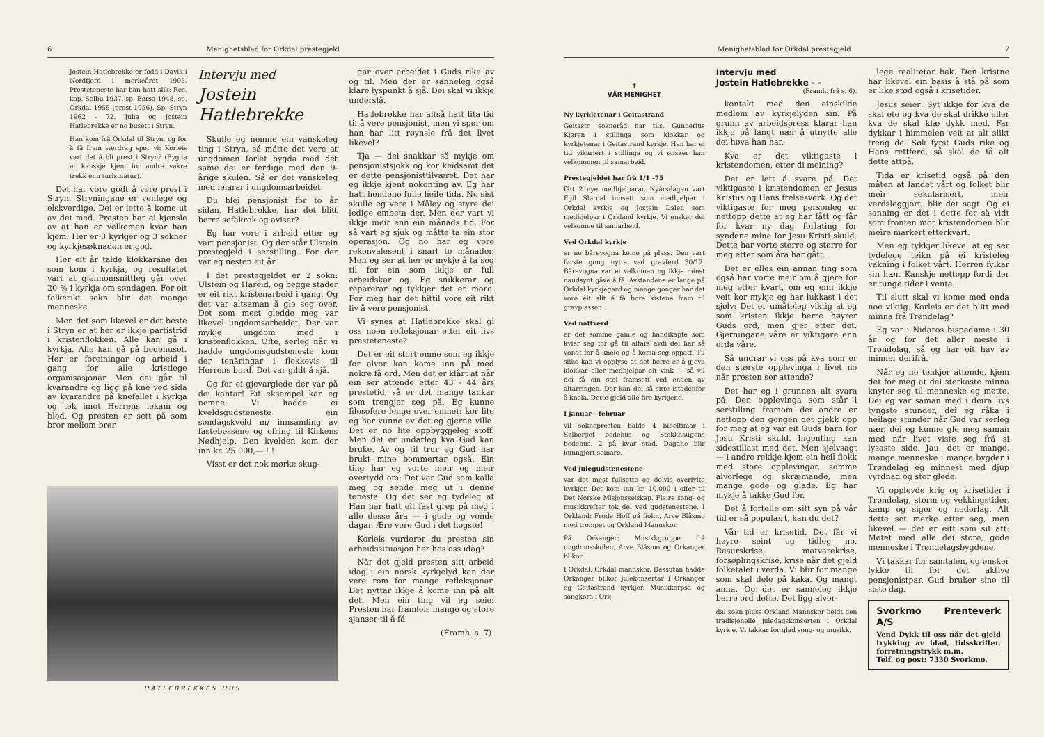6 Menighetsblad for Orkdal prestegjeld
Jostein Hatlebrekke er fødd i Davik i Nordfjord i merkeåret 1905. Presteteneste har han hatt slik: Res. kap. Selbu 1937, sp. Børsa 1948, sp. Orkdal 1955 (prost 1956). Sp. Stryn 1962 - 72. Julia og Jostein Hatlebrekke er no busett i Stryn.
Han kom frå Orkdal til Stryn, og for å få fram særdrag spør vi: Korleis vart det å bli prest i Stryn? (Bygda er kanskje kjent for andre vakre trekk enn turistnatur).
Det har vore godt å vere prest i Stryn. Stryningane er venlege og elskverdige. Dei er lette å kome ut av det med. Presten har ei kjensle av at han er velkomen kvar han kjem. Her er 3 kyrkjer og 3 sokner og kyrkjesøknaden er god.
Her eit år talde klokkarane dei som kom i kyrkja, og resultatet vart at gjennomsnittleg går over 20 % i kyrkja om søndagen. For eit folkerikt sokn blir det mange menneske.
Men det som likevel er det beste i Stryn er at her er ikkje partistrid i kristenflokken. Alle kan gå i kyrkja. Alle kan gå på bedehuset. Her er foreiningar og arbeid i gang for alle kristlege organisasjonar. Men dei går til kvarandre og ligg på kne ved sida av kvarandre på knefallet i kyrkja og tek imot Herrens lekam og blod. Og presten er sett på som bror mellom brør.
Intervju med
Jostein Hatlebrekke
Skulle eg nemne ein vanskeleg ting i Stryn, så måtte det vere at ungdomen forlet bygda med det same dei er ferdige med den 9-årige skulen. Så er det vanskeleg med leiarar i ungdomsarbeidet.
Du blei pensjonist for to år sidan, Hatlebrekke, har det blitt berre sofakrok og aviser?
Eg har vore i arbeid etter eg vart pensjonist. Og der står Ulstein prestegjeld i serstilling. For der var eg nesten eit år.
I det prestegjeldet er 2 sokn: Ulstein og Hareid, og begge stader er eit rikt kristenarbeid i gang. Og det var altsaman å gle seg over. Det som mest gledde meg var likevel ungdomsarbeidet. Der var mykje ungdom med i kristenflokken. Ofte, serleg når vi hadde ungdomsgudsteneste kom der tenåringar i flokkevis til Herrens bord. Det var gildt å sjå.
Og for ei gjevarglede der var på dei kantar! Eit eksempel kan eg nemne: Vi hadde ei kveldsgudsteneste ein søndagskveld m/ innsamling av fastebøssene og ofring til Kirkens Nødhjelp. Den kvelden kom der inn kr. 25 000,— ! !
Visst er det nok mørke skug-
HATLEBREKKES HUS
gar over arbeidet i Guds rike av og til. Men der er sanneleg også klare lyspunkt å sjå. Dei skal vi ikkje underslå.
Hatlebrekke har altså hatt lita tid til å vere pensjonist, men vi spør om han har litt røynsle frå det livet likevel?
Tja — dei snakkar så mykje om pensjonistsjokk og kor keidsamt det er dette pensjonisttilværet. Det har eg ikkje kjent nokonting av. Eg har hatt hendene fulle heile tida. No sist skulle eg vere i Måløy og styre dei ledige embeta der. Men der vart vi ikkje meir enn ein månads tid. For så vart eg sjuk og måtte ta ein stor operasjon. Og no har eg vore rekonvalesent i snart to månader. Men eg ser at her er mykje å ta seg til for ein som ikkje er full arbeidskar og. Eg snikkerar og reparerar og tykkjer det er moro. For meg har det hittil vore eit rikt liv å vere pensjonist.
Vi synes at Hatlebrekke skal gi oss noen refleksjonar etter eit livs presteteneste?
Det er eit stort emne som eg ikkje for alvor kan kome inn på med nokre få ord. Men det er klårt at når ein ser attende etter 43 - 44 års prestetid, så er det mange tankar som trengjer seg på. Eg kunne filosofere lenge over emnet: kor lite eg har vunne av det eg gjerne ville. Det er no lite oppbyggjeleg stoff. Men det er undarleg kva Gud kan bruke. Av og til trur eg Gud har brukt mine bommertar også. Ein ting har eg vorte meir og meir overtydd om: Det var Gud som kalla meg og sende meg ut i denne tenesta. Og det ser eg tydeleg at Han har hatt eit fast grep på meg i alle desse åra — i gode og vonde dagar. Ære vere Gud i det høgste!
Korleis vurderer du presten sin arbeidssituasjon her hos oss idag?
Når det gjeld presten sitt arbeid idag i ein norsk kyrkjelyd kan der vere rom for mange refleksjonar. Det nyttar ikkje å kome inn på alt det. Men ein ting vil eg seie: Presten har framleis mange og store sjanser til å få
(Framh. s. 7).
Menighetsblad for Orkdal prestegjeld 7
✝
VÅR MENIGHET
Ny kyrkjetenar i Geitastrand
Geitastr. sokneråd har tils. Gunnerius Kjøren i stillinga som klokkar og kyrkjetenar i Geitastrand kyrkje. Han har ei tid vikariert i stillinga og vi ønsker han velkommen til samarbeid.
Prestegjeldet har frå 1/1 -75
fått 2 nye medhjelparar. Nyårsdagen vart Egil Slørdal innsett som medhjelpar i Orkdal kyrkje og Jostein Dalen som medhjelpar i Orkland kyrkje. Vi ønsker dei velkomne til samarbeid.
Ved Orkdal kyrkje
er no bårevogna kome på plass. Den vart første gong nytta ved gravferd 30/12. Bårevogna var ei velkomen og ikkje minst naudsynt gåve å få. Avstandene er lange på Orkdal kyrkjegard og mange gonger har det vore eit slit å få bore kistene fram til gravplassen.
Ved nattverd
er det somme gamle og handikapte som kvier seg for gå til altars avdi dei har så vondt for å knele og å koma seg oppatt. Til slike kan vi opplyse at det berre er å gjeva klokkar eller medhjelpar eit vink — så vil dei få ein stol framsett ved enden av altarringen. Der kan dei så sitte istadenfor å knela. Dette gjeld alle fire kyrkjene.
I januar - februar
vil soknepresten halde 4 bibeltimar i Sølberget bedehus og Stokkhaugens bedehus. 2 på kvar stad. Dagane blir kunngjort seinare.
Ved julegudstenestene
var det mest fullsette og delvis overfylte kyrkjer. Det kom inn kr. 10.000 i offer til Det Norske Misjonsselskap. Fleire song- og musikkrefter tok del ved gudstenestene. I Orkland: Frode Hoff på fiolin, Arve Blåsmo med trompet og Orkland Mannskor.
På Orkanger: Musikkgruppe frå ungdomsskolen, Arve Blåsmo og Orkanger bl.kor.
I Orkdal: Orkdal mannskor. Dessutan hadde Orkanger bl.kor julekonsertar i Orkanger og Geitastrand kyrkjer. Musikkorpsa og songkora i Ork-
Intervju med
Jostein Hatlebrekke - -
(Framh. frå s. 6).
kontakt med den einskilde medlem av kyrkjelyden sin. På grunn av arbeidspress klarar han ikkje på langt nær å utnytte alle dei høva han har.
Kva er det viktigaste i kristendomen, etter di meining?
Det er lett å svare på. Det viktigaste i kristendomen er Jesus Kristus og Hans frelsesverk. Og det viktigaste for meg personleg er nettopp dette at eg har fått og får for kvar ny dag forlating for syndene mine for Jesu Kristi skuld. Dette har vorte større og større for meg etter som åra har gått.
Det er elles ein annan ting som også har vorte meir om å gjere for meg etter kvart, om eg enn ikkje veit kor mykje eg har lukkast i det sjølv: Det er umåteleg viktig at eg som kristen ikkje berre høyrer Guds ord, men gjer etter det. Gjerningane våre er viktigare enn orda våre.
Så undrar vi oss på kva som er den største opplevinga i livet no når presten ser attende?
Det har eg i grunnen alt svara på. Den opplevinga som står i serstilling framom dei andre er nettopp den gongen det gjekk opp for meg at eg var eit Guds barn for Jesu Kristi skuld. Ingenting kan sidestillast med det. Men sjølvsagt — i andre rekkje kjem ein heil flokk med store opplevingar, somme alvorlege og skræmande, men mange gode og glade. Eg har mykje å takke Gud for.
Det å fortelle om sitt syn på vår tid er så populært, kan du det?
Vår tid er krisetid. Det får vi høyre seint og tidleg no. Resurskrise, matvarekrise, forsøplingskrise, krise når det gjeld folketalet i verda. Vi blir for mange som skal dele på kaka. Og mangt anna. Og det er sanneleg ikkje berre ord dette. Det ligg alvor-
dal sokn pluss Orkland Mannskor heldt den tradisjonelle juledagskonserten i Orkdal kyrkje. Vi takkar for glad song- og musikk.
lege realitetar bak. Den kristne har likevel ein basis å stå på som er like stød også i krisetider.
Jesus seier: Syt ikkje for kva de skal ete og kva de skal drikke eller kva de skal klæ dykk med. Far dykkar i himmelen veit at alt slikt treng de. Søk fyrst Guds rike og Hans rettferd, så skal de få alt dette attpå.
Tida er krisetid også på den måten at landet vårt og folket blir meir sekularisert, meir verdsleggjort, blir det sagt. Og ei sanning er det i dette for så vidt som fronten mot kristendomen blir meire markert etterkvart.
Men eg tykkjer likevel at eg ser tydelege teikn på ei kristeleg vakning i folket vårt. Herren fylkar sin hær. Kanskje nettopp fordi der er tunge tider i vente.
Til slutt skal vi kome med enda noe viktig. Korleis er det blitt med minna frå Trøndelag?
Eg var i Nidaros bispedøme i 30 år og for det aller meste i Trøndelag, så eg har eit hav av minner derifrå.
Når eg no tenkjer attende, kjem det for meg at dei sterkaste minna knyter seg til menneske eg møtte. Dei eg var saman med i deira livs tyngste stunder, dei eg råka i heilage stunder når Gud var serleg nær, dei eg kunne gle meg saman med når livet viste seg frå si lysaste side. Jau, det er mange, mange menneske i mange bygder i Trøndelag eg minnest med djup vyrdnad og stor glede.
Vi opplevde krig og krisetider i Trøndelag, storm og vekkingstider, kamp og siger og nederlag. Alt dette set merke etter seg, men likevel — det er eitt som sit att: Møtet med alle dei store, gode menneske i Trøndelagsbygdene.
Vi takkar for samtalen, og ønsker lykke til for det aktive pensjonistpar. Gud bruker sine til siste dag.
Svorkmo Prenteverk A/S
Vend Dykk til oss når det gjeld trykking av blad, tidsskrifter, forretningstrykk m.m.
Telf. og post: 7330 Svorkmo.